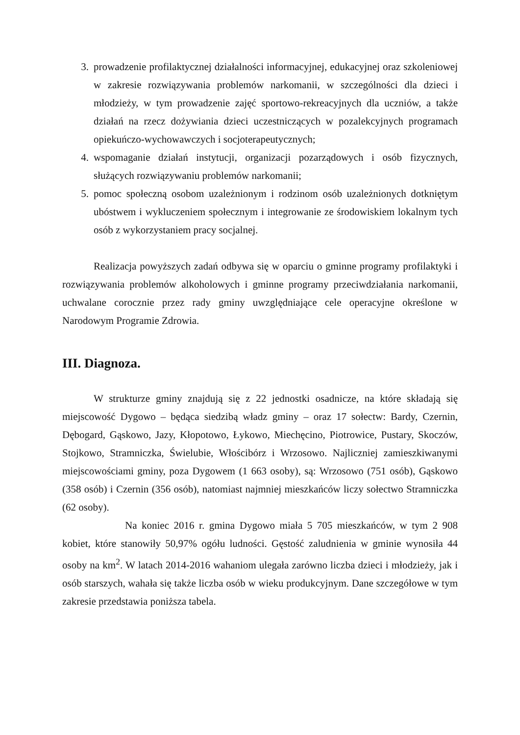3. prowadzenie profilaktycznej działalności informacyjnej, edukacyjnej oraz szkoleniowej w zakresie rozwiązywania problemów narkomanii, w szczególności dla dzieci i młodzieży, w tym prowadzenie zajęć sportowo-rekreacyjnych dla uczniów, a także działań na rzecz dożywiania dzieci uczestniczących w pozalekcyjnych programach opiekuńczo-wychowawczych i socjoterapeutycznych;
4. wspomaganie działań instytucji, organizacji pozarządowych i osób fizycznych, służących rozwiązywaniu problemów narkomanii;
5. pomoc społeczną osobom uzależnionym i rodzinom osób uzależnionych dotkniętym ubóstwem i wykluczeniem społecznym i integrowanie ze środowiskiem lokalnym tych osób z wykorzystaniem pracy socjalnej.
Realizacja powyższych zadań odbywa się w oparciu o gminne programy profilaktyki i rozwiązywania problemów alkoholowych i gminne programy przeciwdziałania narkomanii, uchwalane corocznie przez rady gminy uwzględniające cele operacyjne określone w Narodowym Programie Zdrowia.
III. Diagnoza.
W strukturze gminy znajdują się z 22 jednostki osadnicze, na które składają się miejscowość Dygowo – będąca siedzibą władz gminy – oraz 17 sołectw: Bardy, Czernin, Dębogard, Gąskowo, Jazy, Kłopotowo, Łykowo, Miechęcino, Piotrowice, Pustary, Skoczów, Stojkowo, Stramniczka, Świelubie, Włościbórz i Wrzosowo. Najliczniej zamieszkiwanymi miejscowościami gminy, poza Dygowem (1 663 osoby), są: Wrzosowo (751 osób), Gąskowo (358 osób) i Czernin (356 osób), natomiast najmniej mieszkańców liczy sołectwo Stramniczka (62 osoby).
Na koniec 2016 r. gmina Dygowo miała 5 705 mieszkańców, w tym 2 908 kobiet, które stanowiły 50,97% ogółu ludności. Gęstość zaludnienia w gminie wynosiła 44 osoby na km<sup>2</sup>. W latach 2014-2016 wahaniom ulegała zarówno liczba dzieci i młodzieży, jak i osób starszych, wahała się także liczba osób w wieku produkcyjnym. Dane szczegółowe w tym zakresie przedstawia poniższa tabela.